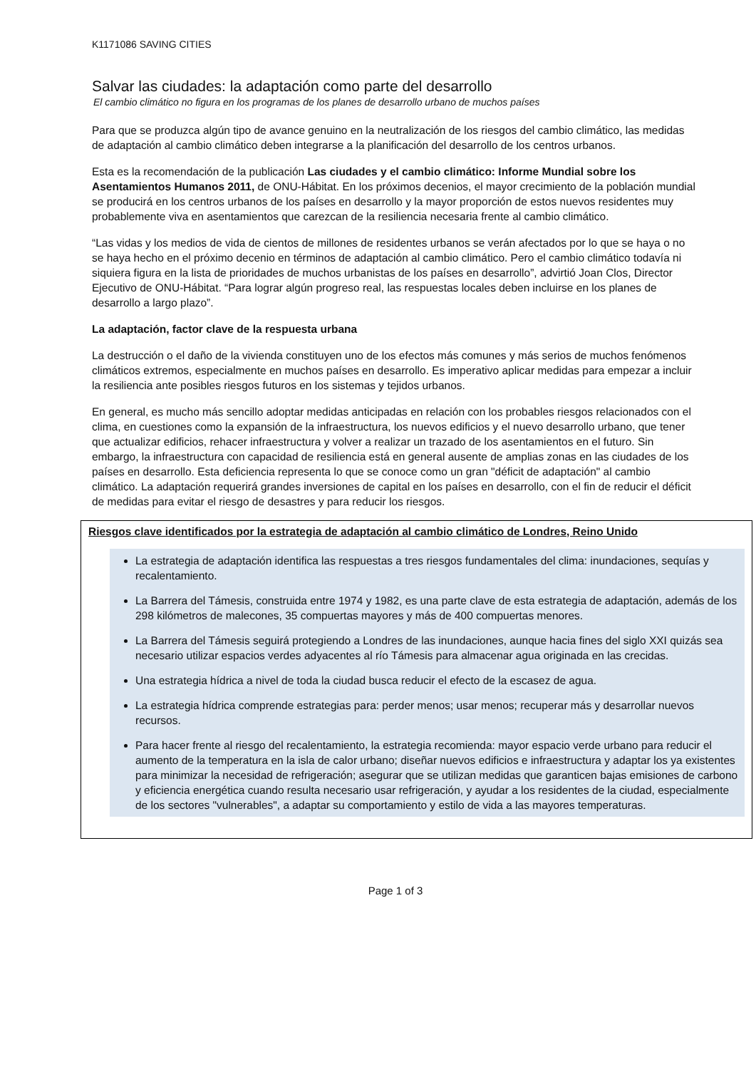K1171086 SAVING CITIES
Salvar las ciudades: la adaptación como parte del desarrollo
El cambio climático no figura en los programas de los planes de desarrollo urbano de muchos países
Para que se produzca algún tipo de avance genuino en la neutralización de los riesgos del cambio climático, las medidas de adaptación al cambio climático deben integrarse a la planificación del desarrollo de los centros urbanos.
Esta es la recomendación de la publicación Las ciudades y el cambio climático: Informe Mundial sobre los Asentamientos Humanos 2011, de ONU-Hábitat. En los próximos decenios, el mayor crecimiento de la población mundial se producirá en los centros urbanos de los países en desarrollo y la mayor proporción de estos nuevos residentes muy probablemente viva en asentamientos que carezcan de la resiliencia necesaria frente al cambio climático.
“Las vidas y los medios de vida de cientos de millones de residentes urbanos se verán afectados por lo que se haya o no se haya hecho en el próximo decenio en términos de adaptación al cambio climático. Pero el cambio climático todavía ni siquiera figura en la lista de prioridades de muchos urbanistas de los países en desarrollo”, advirtió Joan Clos, Director Ejecutivo de ONU-Hábitat. “Para lograr algún progreso real, las respuestas locales deben incluirse en los planes de desarrollo a largo plazo”.
La adaptación, factor clave de la respuesta urbana
La destrucción o el daño de la vivienda constituyen uno de los efectos más comunes y más serios de muchos fenómenos climáticos extremos, especialmente en muchos países en desarrollo. Es imperativo aplicar medidas para empezar a incluir la resiliencia ante posibles riesgos futuros en los sistemas y tejidos urbanos.
En general, es mucho más sencillo adoptar medidas anticipadas en relación con los probables riesgos relacionados con el clima, en cuestiones como la expansión de la infraestructura, los nuevos edificios y el nuevo desarrollo urbano, que tener que actualizar edificios, rehacer infraestructura y volver a realizar un trazado de los asentamientos en el futuro. Sin embargo, la infraestructura con capacidad de resiliencia está en general ausente de amplias zonas en las ciudades de los países en desarrollo. Esta deficiencia representa lo que se conoce como un gran "déficit de adaptación" al cambio climático. La adaptación requerirá grandes inversiones de capital en los países en desarrollo, con el fin de reducir el déficit de medidas para evitar el riesgo de desastres y para reducir los riesgos.
Riesgos clave identificados por la estrategia de adaptación al cambio climático de Londres, Reino Unido
La estrategia de adaptación identifica las respuestas a tres riesgos fundamentales del clima: inundaciones, sequías y recalentamiento.
La Barrera del Támesis, construida entre 1974 y 1982, es una parte clave de esta estrategia de adaptación, además de los 298 kilómetros de malecones, 35 compuertas mayores y más de 400 compuertas menores.
La Barrera del Támesis seguirá protegiendo a Londres de las inundaciones, aunque hacia fines del siglo XXI quizás sea necesario utilizar espacios verdes adyacentes al río Támesis para almacenar agua originada en las crecidas.
Una estrategia hídrica a nivel de toda la ciudad busca reducir el efecto de la escasez de agua.
La estrategia hídrica comprende estrategias para: perder menos; usar menos; recuperar más y desarrollar nuevos recursos.
Para hacer frente al riesgo del recalentamiento, la estrategia recomienda: mayor espacio verde urbano para reducir el aumento de la temperatura en la isla de calor urbano; diseñar nuevos edificios e infraestructura y adaptar los ya existentes para minimizar la necesidad de refrigeración; asegurar que se utilizan medidas que garanticen bajas emisiones de carbono y eficiencia energética cuando resulta necesario usar refrigeración, y ayudar a los residentes de la ciudad, especialmente de los sectores "vulnerables", a adaptar su comportamiento y estilo de vida a las mayores temperaturas.
Page 1 of 3